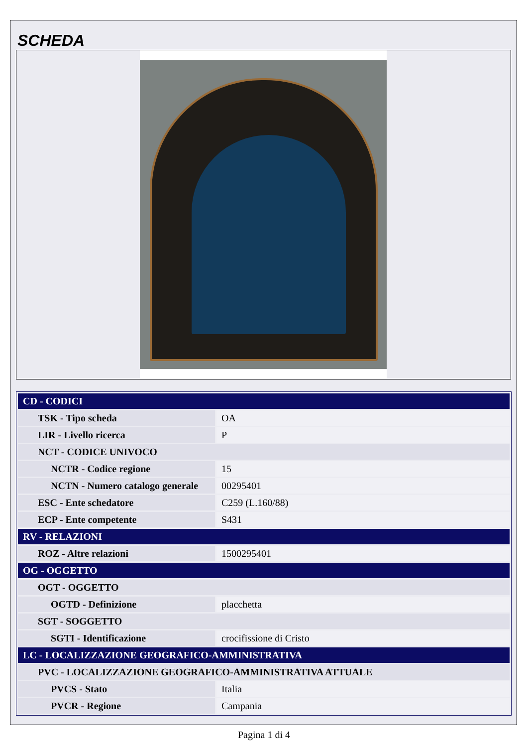SCHEDA
| CD - CODICI | |
| TSK - Tipo scheda | OA |
| LIR - Livello ricerca | P |
| NCT - CODICE UNIVOCO | |
| NCTR - Codice regione | 15 |
| NCTN - Numero catalogo generale | 00295401 |
| ESC - Ente schedatore | C259 (L.160/88) |
| ECP - Ente competente | S431 |
| RV - RELAZIONI | |
| ROZ - Altre relazioni | 1500295401 |
| OG - OGGETTO | |
| OGT - OGGETTO | |
| OGTD - Definizione | placchetta |
| SGT - SOGGETTO | |
| SGTI - Identificazione | crocifissione di Cristo |
| LC - LOCALIZZAZIONE GEOGRAFICO-AMMINISTRATIVA | |
| PVC - LOCALIZZAZIONE GEOGRAFICO-AMMINISTRATIVA ATTUALE | |
| PVCS - Stato | Italia |
| PVCR - Regione | Campania |
Pagina 1 di 4